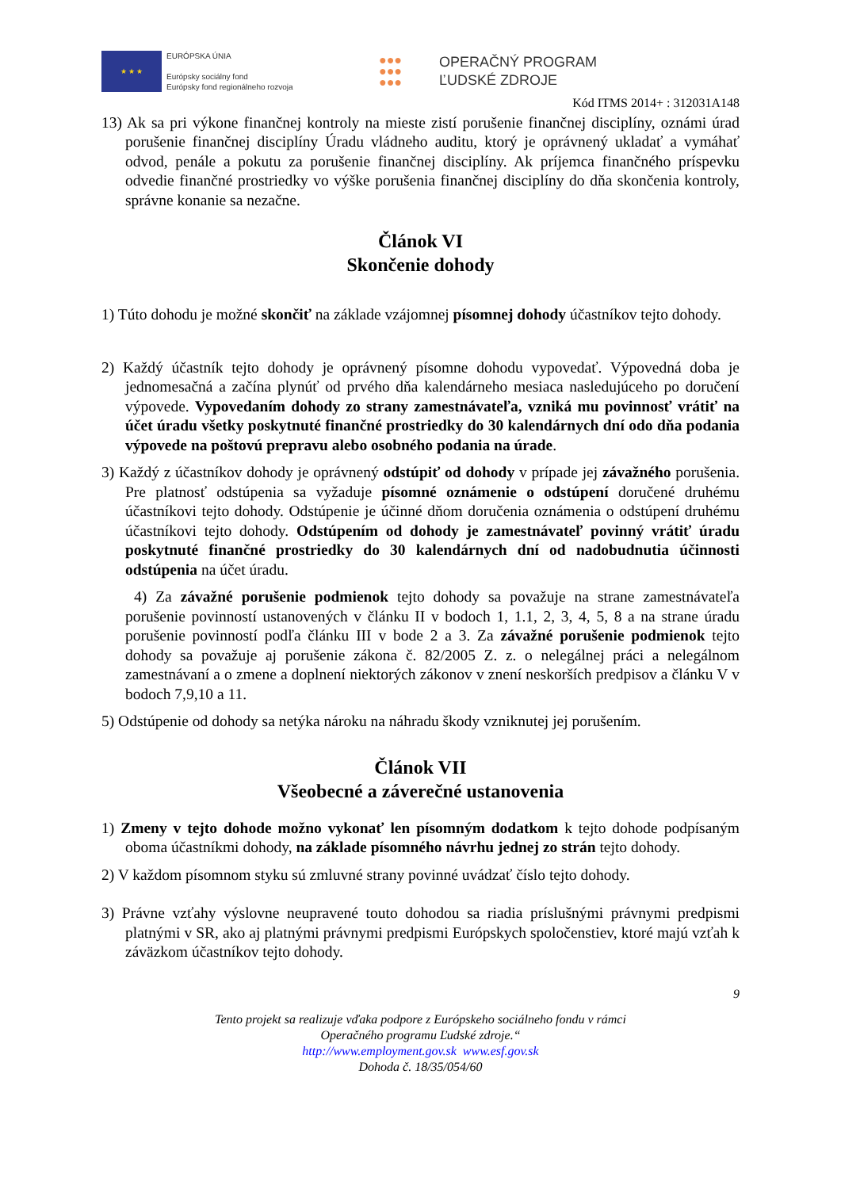★ ★ ★
EURÓPSKA ÚNIA
Európsky sociálny fond
Európsky fond regionálneho rozvoja
●●●
●●●
●●●
OPERAČNÝ PROGRAM
ĽUDSKÉ ZDROJE
Kód ITMS 2014+ : 312031A148
13) Ak sa pri výkone finančnej kontroly na mieste zistí porušenie finančnej disciplíny, oznámi úrad porušenie finančnej disciplíny Úradu vládneho auditu, ktorý je oprávnený ukladať a vymáhať odvod, penále a pokutu za porušenie finančnej disciplíny. Ak príjemca finančného príspevku odvedie finančné prostriedky vo výške porušenia finančnej disciplíny do dňa skončenia kontroly, správne konanie sa nezačne.
Článok VI
Skončenie dohody
1) Túto dohodu je možné skončiť na základe vzájomnej písomnej dohody účastníkov tejto dohody.
2) Každý účastník tejto dohody je oprávnený písomne dohodu vypovedať. Výpovedná doba je jednomesačná a začína plynúť od prvého dňa kalendárneho mesiaca nasledujúceho po doručení výpovede. Vypovedaním dohody zo strany zamestnávateľa, vzniká mu povinnosť vrátiť na účet úradu všetky poskytnuté finančné prostriedky do 30 kalendárnych dní odo dňa podania výpovede na poštovú prepravu alebo osobného podania na úrade.
3) Každý z účastníkov dohody je oprávnený odstúpiť od dohody v prípade jej závažného porušenia. Pre platnosť odstúpenia sa vyžaduje písomné oznámenie o odstúpení doručené druhému účastníkovi tejto dohody. Odstúpenie je účinné dňom doručenia oznámenia o odstúpení druhému účastníkovi tejto dohody. Odstúpením od dohody je zamestnávateľ povinný vrátiť úradu poskytnuté finančné prostriedky do 30 kalendárnych dní od nadobudnutia účinnosti odstúpenia na účet úradu.
4) Za závažné porušenie podmienok tejto dohody sa považuje na strane zamestnávateľa porušenie povinností ustanovených v článku II v bodoch 1, 1.1, 2, 3, 4, 5, 8 a na strane úradu porušenie povinností podľa článku III v bode 2 a 3. Za závažné porušenie podmienok tejto dohody sa považuje aj porušenie zákona č. 82/2005 Z. z. o nelegálnej práci a nelegálnom zamestnávaní a o zmene a doplnení niektorých zákonov v znení neskorších predpisov a článku V v bodoch 7,9,10 a 11.
5) Odstúpenie od dohody sa netýka nároku na náhradu škody vzniknutej jej porušením.
Článok VII
Všeobecné a záverečné ustanovenia
1) Zmeny v tejto dohode možno vykonať len písomným dodatkom k tejto dohode podpísaným oboma účastníkmi dohody, na základe písomného návrhu jednej zo strán tejto dohody.
2) V každom písomnom styku sú zmluvné strany povinné uvádzať číslo tejto dohody.
3) Právne vzťahy výslovne neupravené touto dohodou sa riadia príslušnými právnymi predpismi platnými v SR, ako aj platnými právnymi predpismi Európskych spoločenstiev, ktoré majú vzťah k záväzkom účastníkov tejto dohody.
9
Tento projekt sa realizuje vďaka podpore z Európskeho sociálneho fondu v rámci
Operačného programu Ľudské zdroje.“
http://www.employment.gov.sk www.esf.gov.sk
Dohoda č. 18/35/054/60